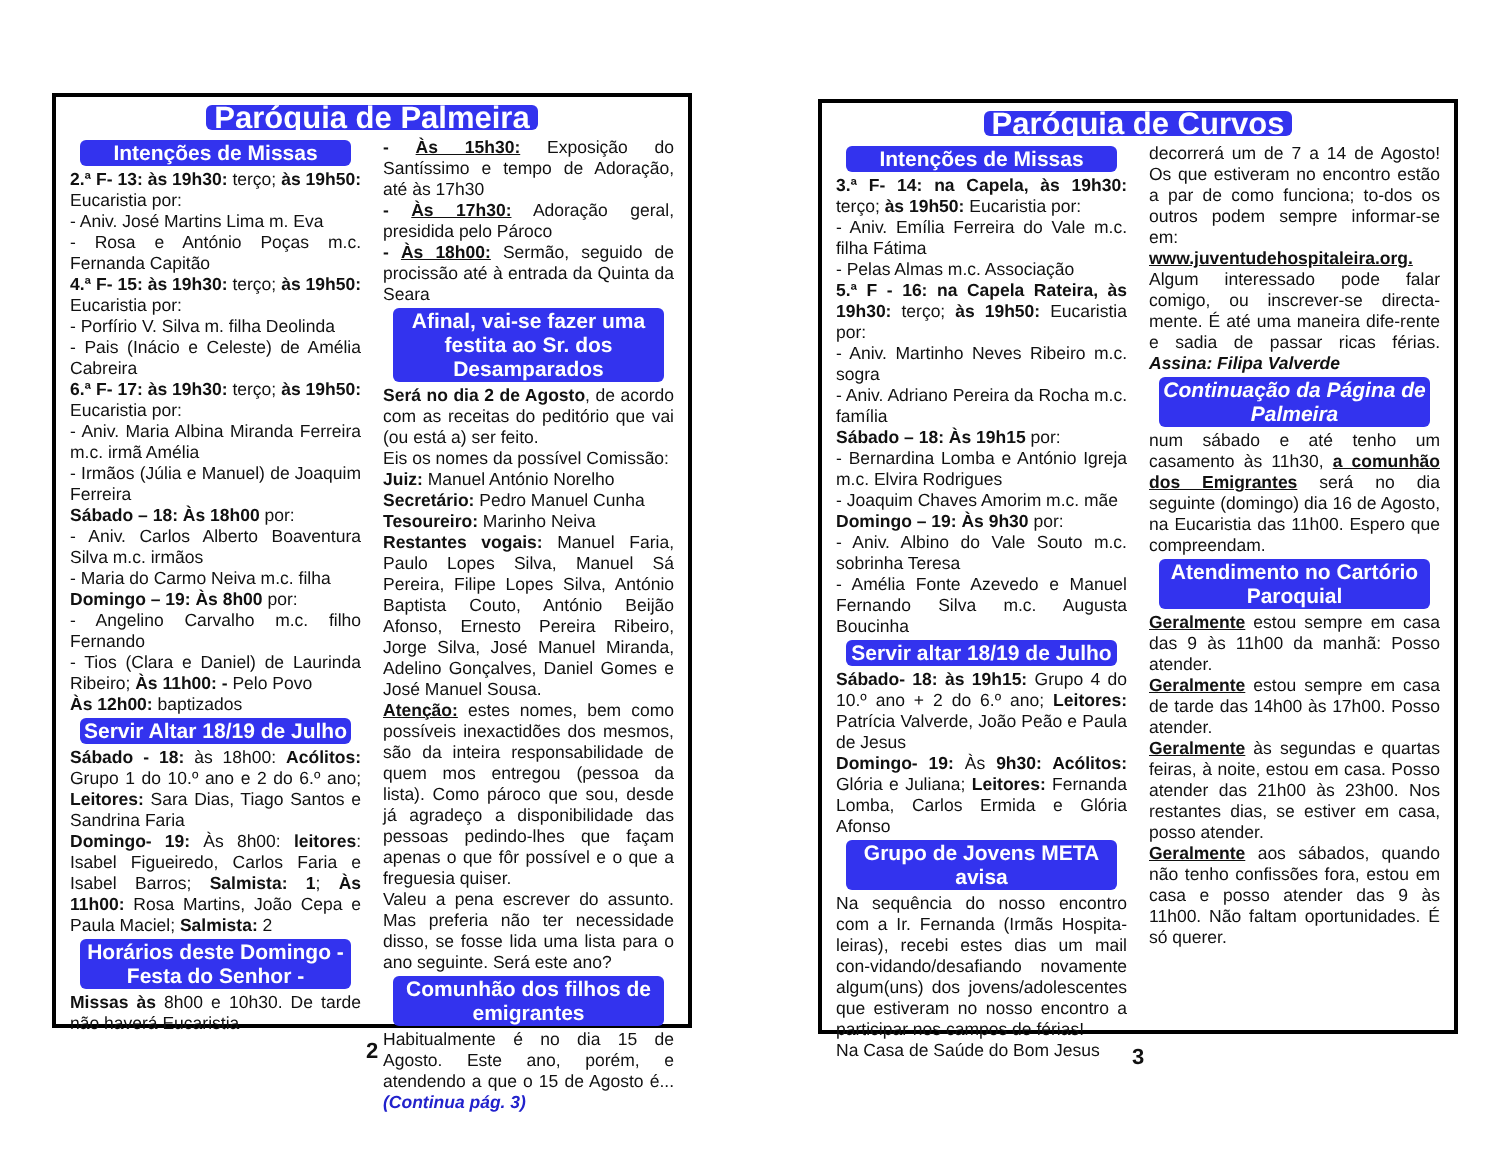Paróquia de Palmeira
Intenções de Missas
2.ª F- 13: às 19h30: terço; às 19h50: Eucaristia por:
- Aniv. José Martins Lima m. Eva
- Rosa e António Poças m.c. Fernanda Capitão
4.ª F- 15: às 19h30: terço; às 19h50: Eucaristia por:
- Porfírio V. Silva m. filha Deolinda
- Pais (Inácio e Celeste) de Amélia Cabreira
6.ª F- 17: às 19h30: terço; às 19h50: Eucaristia por:
- Aniv. Maria Albina Miranda Ferreira m.c. irmã Amélia
- Irmãos (Júlia e Manuel) de Joaquim Ferreira
Sábado – 18: Às 18h00 por:
- Aniv. Carlos Alberto Boaventura Silva m.c. irmãos
- Maria do Carmo Neiva m.c. filha
Domingo – 19: Às 8h00 por:
- Angelino Carvalho m.c. filho Fernando
- Tios (Clara e Daniel) de Laurinda Ribeiro; Às 11h00: - Pelo Povo
Às 12h00: baptizados
Servir Altar 18/19 de Julho
Sábado - 18: às 18h00: Acólitos: Grupo 1 do 10.º ano e 2 do 6.º ano; Leitores: Sara Dias, Tiago Santos e Sandrina Faria
Domingo- 19: Às 8h00: leitores: Isabel Figueiredo, Carlos Faria e Isabel Barros; Salmista: 1; Às 11h00: Rosa Martins, João Cepa e Paula Maciel; Salmista: 2
Horários deste Domingo - Festa do Senhor -
Missas às 8h00 e 10h30. De tarde não haverá Eucaristia
- Às 15h30: Exposição do Santíssimo e tempo de Adoração, até às 17h30
- Às 17h30: Adoração geral, presidida pelo Pároco
- Às 18h00: Sermão, seguido de procissão até à entrada da Quinta da Seara
Afinal, vai-se fazer uma festita ao Sr. dos Desamparados
Será no dia 2 de Agosto, de acordo com as receitas do peditório que vai (ou está a) ser feito.
Eis os nomes da possível Comissão:
Juiz: Manuel António Norelho
Secretário: Pedro Manuel Cunha
Tesoureiro: Marinho Neiva
Restantes vogais: Manuel Faria, Paulo Lopes Silva, Manuel Sá Pereira, Filipe Lopes Silva, António Baptista Couto, António Beijão Afonso, Ernesto Pereira Ribeiro, Jorge Silva, José Manuel Miranda, Adelino Gonçalves, Daniel Gomes e José Manuel Sousa.
Atenção: estes nomes, bem como possíveis inexactidões dos mesmos, são da inteira responsabilidade de quem mos entregou (pessoa da lista). Como pároco que sou, desde já agradeço a disponibilidade das pessoas pedindo-lhes que façam apenas o que fôr possível e o que a freguesia quiser.
Valeu a pena escrever do assunto. Mas preferia não ter necessidade disso, se fosse lida uma lista para o ano seguinte. Será este ano?
Comunhão dos filhos de emigrantes
Habitualmente é no dia 15 de Agosto. Este ano, porém, e atendendo a que o 15 de Agosto é...(Continua pág. 3)
2
Paróquia de Curvos
Intenções de Missas
3.ª F- 14: na Capela, às 19h30: terço; às 19h50: Eucaristia por:
- Aniv. Emília Ferreira do Vale m.c. filha Fátima
- Pelas Almas m.c. Associação
5.ª F - 16: na Capela Rateira, às 19h30: terço; às 19h50: Eucaristia por:
- Aniv. Martinho Neves Ribeiro m.c. sogra
- Aniv. Adriano Pereira da Rocha m.c. família
Sábado – 18: Às 19h15 por:
- Bernardina Lomba e António Igreja m.c. Elvira Rodrigues
- Joaquim Chaves Amorim m.c. mãe
Domingo – 19: Às 9h30 por:
- Aniv. Albino do Vale Souto m.c. sobrinha Teresa
- Amélia Fonte Azevedo e Manuel Fernando Silva m.c. Augusta Boucinha
Servir altar 18/19 de Julho
Sábado- 18: às 19h15: Grupo 4 do 10.º ano + 2 do 6.º ano; Leitores: Patrícia Valverde, João Peão e Paula de Jesus
Domingo- 19: Às 9h30: Acólitos: Glória e Juliana; Leitores: Fernanda Lomba, Carlos Ermida e Glória Afonso
Grupo de Jovens META avisa
Na sequência do nosso encontro com a Ir. Fernanda (Irmãs Hospita-leiras), recebi estes dias um mail con-vidando/desafiando novamente algum(uns) dos jovens/adolescentes que estiveram no nosso encontro a participar nos campos de férias!
Na Casa de Saúde do Bom Jesus
decorrerá um de 7 a 14 de Agosto! Os que estiveram no encontro estão a par de como funciona; to-dos os outros podem sempre informar-se em:
www.juventudehospitaleira.org.
Algum interessado pode falar comigo, ou inscrever-se directa-mente. É até uma maneira dife-rente e sadia de passar ricas férias. Assina: Filipa Valverde
Continuação da Página de Palmeira
num sábado e até tenho um casamento às 11h30, a comunhão dos Emigrantes será no dia seguinte (domingo) dia 16 de Agosto, na Eucaristia das 11h00. Espero que compreendam.
Atendimento no Cartório Paroquial
Geralmente estou sempre em casa das 9 às 11h00 da manhã: Posso atender.
Geralmente estou sempre em casa de tarde das 14h00 às 17h00. Posso atender.
Geralmente às segundas e quartas feiras, à noite, estou em casa. Posso atender das 21h00 às 23h00. Nos restantes dias, se estiver em casa, posso atender.
Geralmente aos sábados, quando não tenho confissões fora, estou em casa e posso atender das 9 às 11h00. Não faltam oportunidades. É só querer.
3